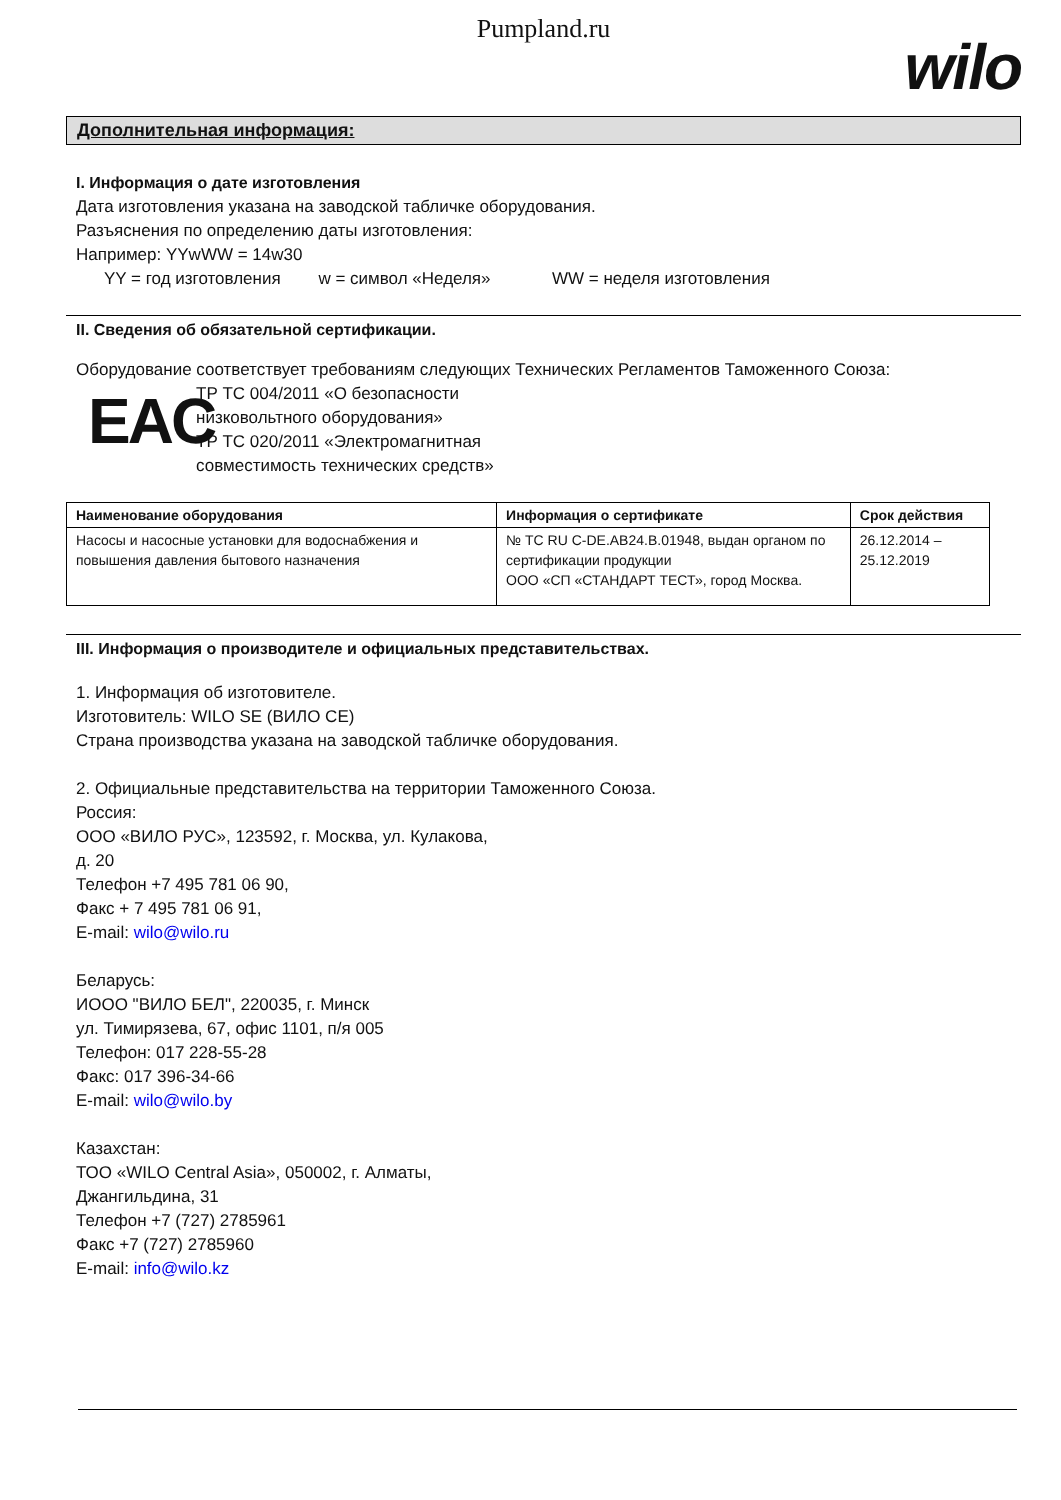Pumpland.ru
wilo
Дополнительная информация:
I. Информация о дате изготовления
Дата изготовления указана на заводской табличке оборудования.
Разъяснения по определению даты изготовления:
Например: YYwWW = 14w30
YY = год изготовления w = символ «Неделя» WW = неделя изготовления
II. Сведения об обязательной сертификации.
Оборудование соответствует требованиям следующих Технических Регламентов Таможенного Союза:
EAC
ТР ТС 004/2011 «О безопасности
низковольтного оборудования»
ТР ТС 020/2011 «Электромагнитная
совместимость технических средств»
| Наименование оборудования | Информация о сертификате | Срок действия |
| --- | --- | --- |
| Насосы и насосные установки для водоснабжения и повышения давления бытового назначения | № ТС RU С-DE.АВ24.В.01948, выдан органом по сертификации продукции ООО «СП «СТАНДАРТ ТЕСТ», город Москва. | 26.12.2014 – 25.12.2019 |
III. Информация о производителе и официальных представительствах.
1. Информация об изготовителе.
Изготовитель: WILO SE (ВИЛО СЕ)
Страна производства указана на заводской табличке оборудования.
2. Официальные представительства на территории Таможенного Союза.
Россия:
ООО «ВИЛО РУС», 123592, г. Москва, ул. Кулакова,
д. 20
Телефон +7 495 781 06 90,
Факс + 7 495 781 06 91,
E-mail: wilo@wilo.ru
Беларусь:
ИООО "ВИЛО БЕЛ", 220035, г. Минск
ул. Тимирязева, 67, офис 1101, п/я 005
Телефон: 017 228-55-28
Факс: 017 396-34-66
E-mail: wilo@wilo.by
Казахстан:
ТОО «WILO Central Asia», 050002, г. Алматы,
Джангильдина, 31
Телефон +7 (727) 2785961
Факс +7 (727) 2785960
E-mail: info@wilo.kz